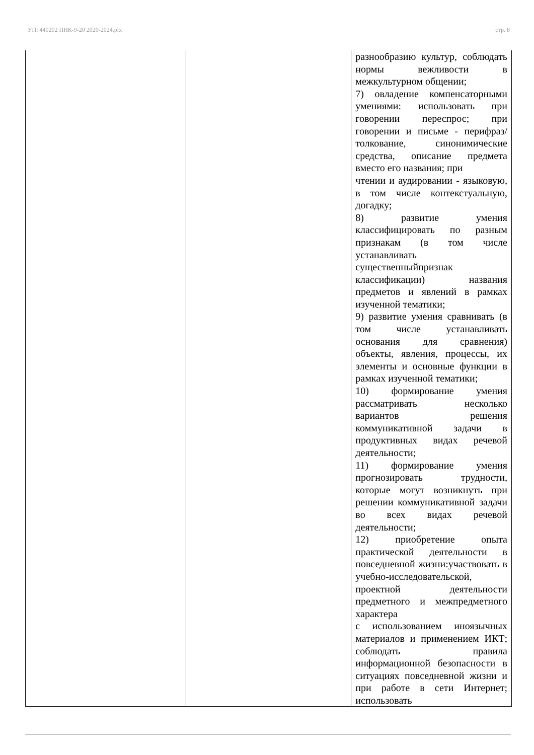УП: 440202 ПНК-9-20 2020-2024.plx стр. 8
| | | разнообразию культур, соблюдать нормы вежливости в межкультурном общении; 7) овладение компенсаторными умениями: использовать при говорении переспрос; при говорении и письме - перифраз/толкование, синонимические средства, описание предмета вместо его названия; при чтении и аудировании - языковую, в том числе контекстуальную, догадку; 8) развитие умения классифицировать по разным признакам (в том числе устанавливать существенныйпризнак классификации) названия предметов и явлений в рамках изученной тематики; 9) развитие умения сравнивать (в том числе устанавливать основания для сравнения) объекты, явления, процессы, их элементы и основные функции в рамках изученной тематики; 10) формирование умения рассматривать несколько вариантов решения коммуникативной задачи в продуктивных видах речевой деятельности; 11) формирование умения прогнозировать трудности, которые могут возникнуть при решении коммуникативной задачи во всех видах речевой деятельности; 12) приобретение опыта практической деятельности в повседневной жизни:участвовать в учебно-исследовательской, проектной деятельности предметного и межпредметного характера с использованием иноязычных материалов и применением ИКТ; соблюдать правила информационной безопасности в ситуациях повседневной жизни и при работе в сети Интернет; использовать |